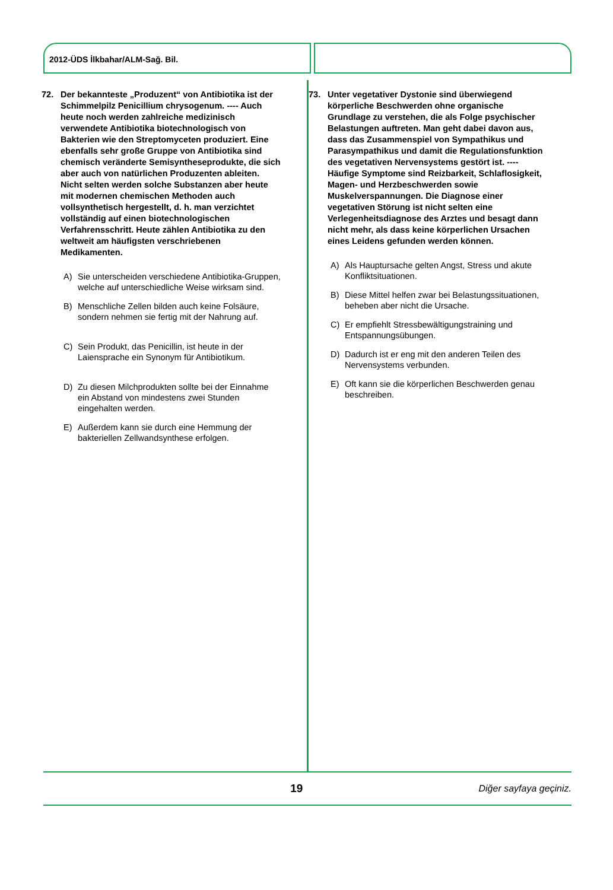2012-ÜDS İlkbahar/ALM-Sağ. Bil.
72. Der bekannteste „Produzent“ von Antibiotika ist der Schimmelpilz Penicillium chrysogenum. ---- Auch heute noch werden zahlreiche medizinisch verwendete Antibiotika biotechnologisch von Bakterien wie den Streptomyceten produziert. Eine ebenfalls sehr große Gruppe von Antibiotika sind chemisch veränderte Semisyntheseprodukte, die sich aber auch von natürlichen Produzenten ableiten. Nicht selten werden solche Substanzen aber heute mit modernen chemischen Methoden auch vollsynthetisch hergestellt, d. h. man verzichtet vollständig auf einen biotechnologischen Verfahrensschritt. Heute zählen Antibiotika zu den weltweit am häufigsten verschriebenen Medikamenten.
A) Sie unterscheiden verschiedene Antibiotika-Gruppen, welche auf unterschiedliche Weise wirksam sind.
B) Menschliche Zellen bilden auch keine Folsäure, sondern nehmen sie fertig mit der Nahrung auf.
C) Sein Produkt, das Penicillin, ist heute in der Laiensprache ein Synonym für Antibiotikum.
D) Zu diesen Milchprodukten sollte bei der Einnahme ein Abstand von mindestens zwei Stunden eingehalten werden.
E) Außerdem kann sie durch eine Hemmung der bakteriellen Zellwandsynthese erfolgen.
73. Unter vegetativer Dystonie sind überwiegend körperliche Beschwerden ohne organische Grundlage zu verstehen, die als Folge psychischer Belastungen auftreten. Man geht dabei davon aus, dass das Zusammenspiel von Sympathikus und Parasympathikus und damit die Regulationsfunktion des vegetativen Nervensystems gestört ist. ---- Häufige Symptome sind Reizbarkeit, Schlaflosigkeit, Magen- und Herzbeschwerden sowie Muskelverspannungen. Die Diagnose einer vegetativen Störung ist nicht selten eine Verlegenheitsdiagnose des Arztes und besagt dann nicht mehr, als dass keine körperlichen Ursachen eines Leidens gefunden werden können.
A) Als Hauptursache gelten Angst, Stress und akute Konfliktsituationen.
B) Diese Mittel helfen zwar bei Belastungssituationen, beheben aber nicht die Ursache.
C) Er empfiehlt Stressbewältigungstraining und Entspannungsübungen.
D) Dadurch ist er eng mit den anderen Teilen des Nervensystems verbunden.
E) Oft kann sie die körperlichen Beschwerden genau beschreiben.
19
Diğer sayfaya geçiniz.